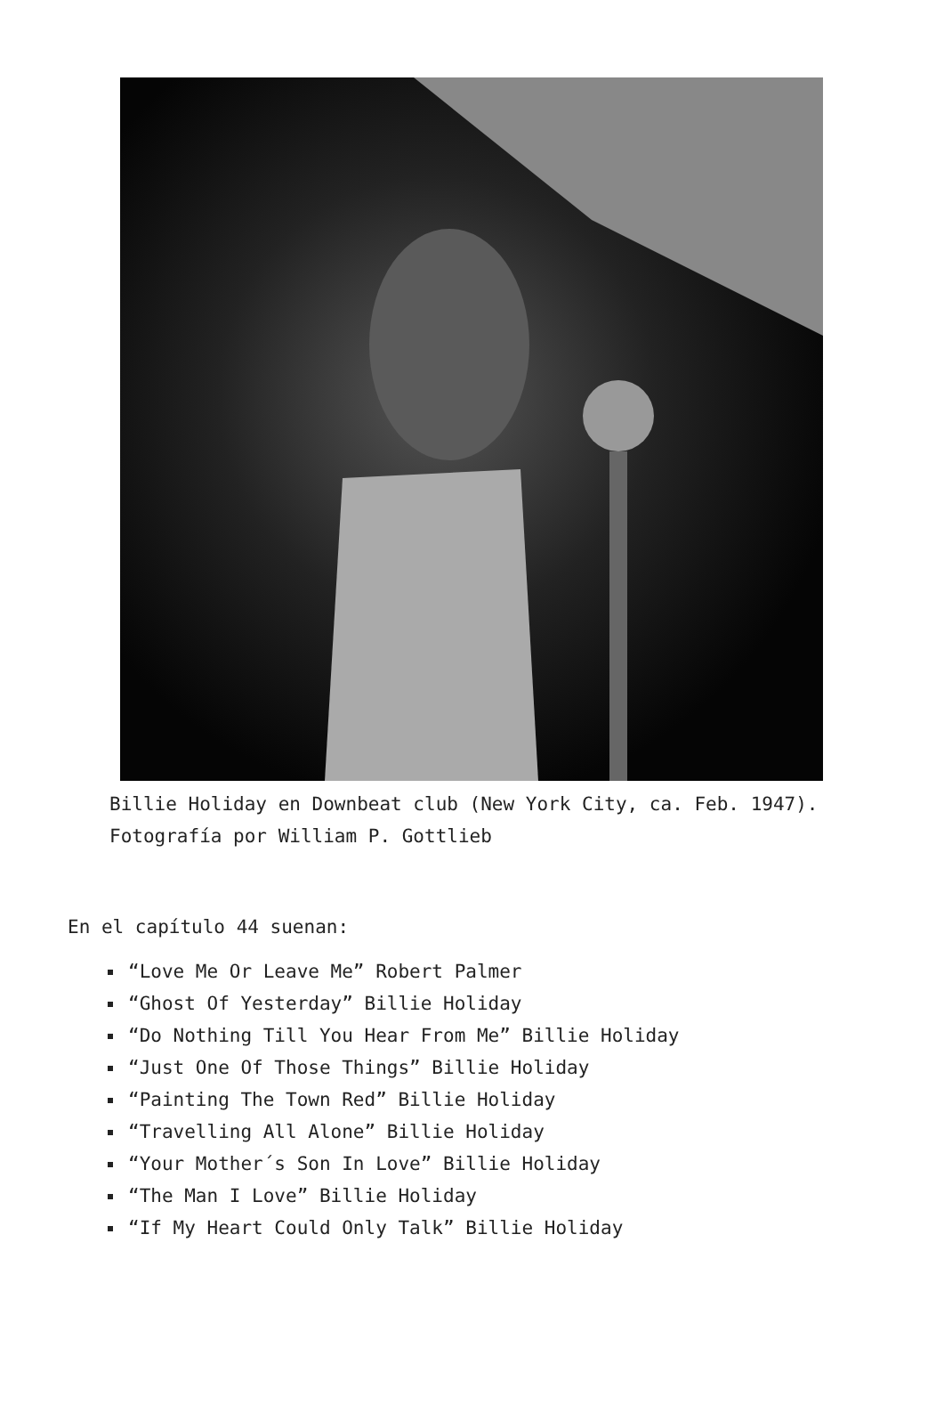Billie Holiday en Downbeat club (New York City, ca. Feb. 1947). Fotografía por William P. Gottlieb
En el capítulo 44 suenan:
“Love Me Or Leave Me” Robert Palmer
“Ghost Of Yesterday” Billie Holiday
“Do Nothing Till You Hear From Me” Billie Holiday
“Just One Of Those Things” Billie Holiday
“Painting The Town Red” Billie Holiday
“Travelling All Alone” Billie Holiday
“Your Mother´s Son In Love” Billie Holiday
“The Man I Love” Billie Holiday
“If My Heart Could Only Talk” Billie Holiday